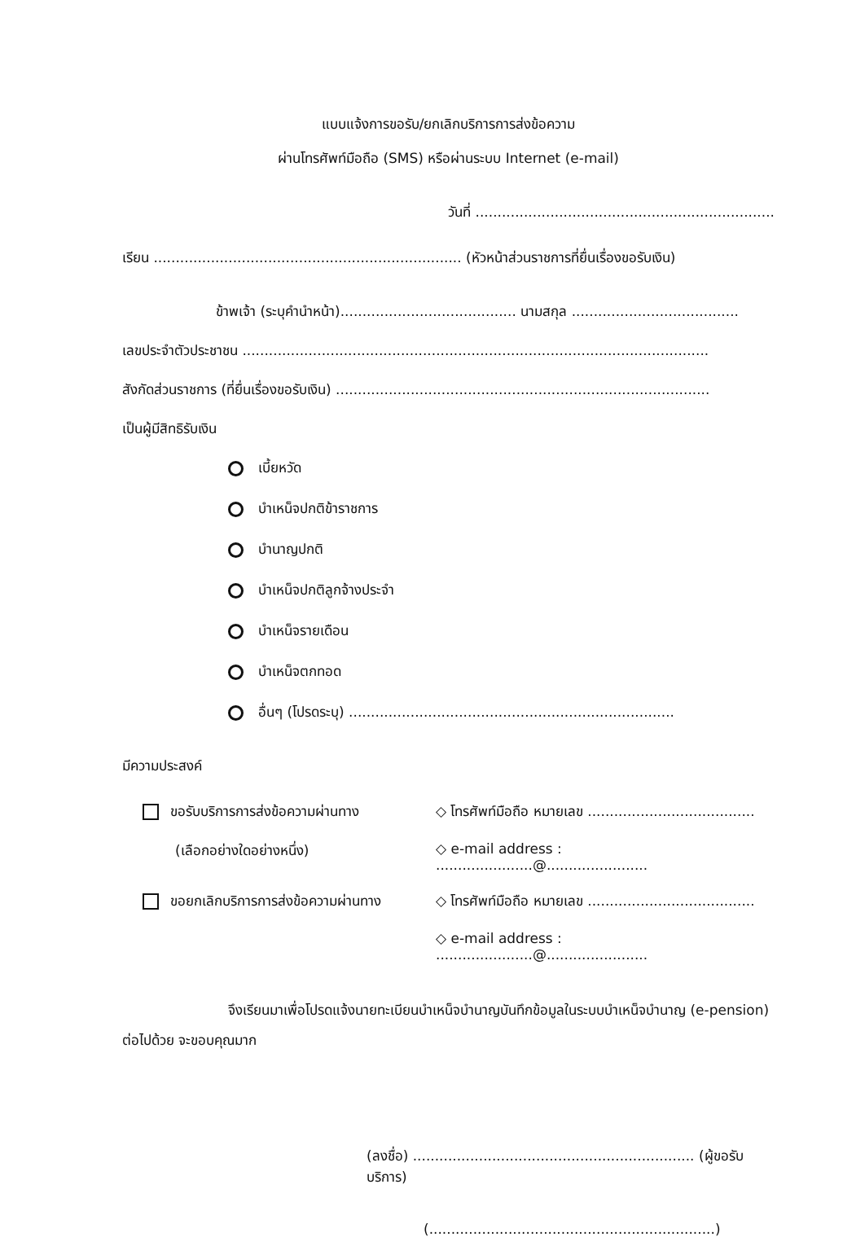แบบแจ้งการขอรับ/ยกเลิกบริการการส่งข้อความ
ผ่านโทรศัพท์มือถือ (SMS) หรือผ่านระบบ Internet (e-mail)
วันที่ ....................................................................
เรียน ...................................................................... (หัวหน้าส่วนราชการที่ยื่นเรื่องขอรับเงิน)
ข้าพเจ้า (ระบุคำนำหน้า)........................................ นามสกุล ......................................
เลขประจำตัวประชาชน ..........................................................................................................
สังกัดส่วนราชการ (ที่ยื่นเรื่องขอรับเงิน) .....................................................................................
เป็นผู้มีสิทธิรับเงิน
เบี้ยหวัด
บำเหน็จปกติข้าราชการ
บำนาญปกติ
บำเหน็จปกติลูกจ้างประจำ
บำเหน็จรายเดือน
บำเหน็จตกทอด
อื่นๆ (โปรดระบุ) ..........................................................................
มีความประสงค์
ขอรับบริการการส่งข้อความผ่านทาง
◇ โทรศัพท์มือถือ หมายเลข ......................................
(เลือกอย่างใดอย่างหนึ่ง)
◇ e-mail address : ......................@.......................
ขอยกเลิกบริการการส่งข้อความผ่านทาง
◇ โทรศัพท์มือถือ หมายเลข ......................................
◇ e-mail address : ......................@.......................
จึงเรียนมาเพื่อโปรดแจ้งนายทะเบียนบำเหน็จบำนาญบันทึกข้อมูลในระบบบำเหน็จบำนาญ (e-pension) ต่อไปด้วย จะขอบคุณมาก
(ลงชื่อ) ................................................................ (ผู้ขอรับบริการ)
(.................................................................)